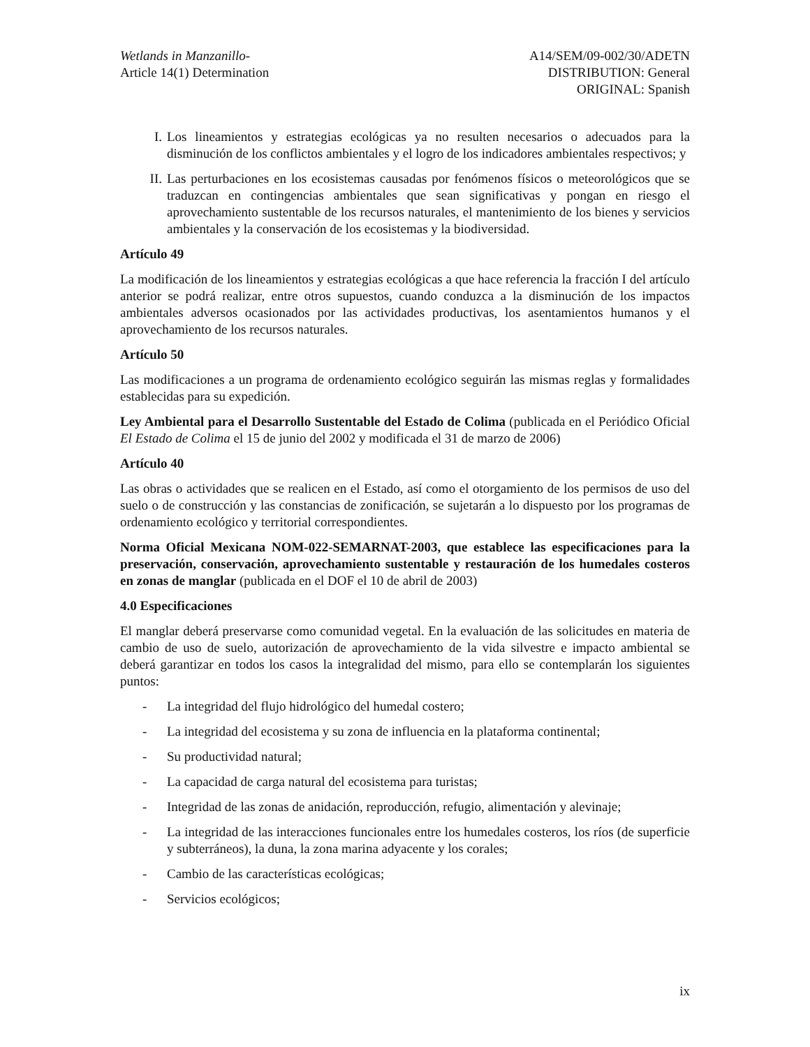Wetlands in Manzanillo-
Article 14(1) Determination
A14/SEM/09-002/30/ADETN
DISTRIBUTION: General
ORIGINAL: Spanish
I. Los lineamientos y estrategias ecológicas ya no resulten necesarios o adecuados para la disminución de los conflictos ambientales y el logro de los indicadores ambientales respectivos; y
II. Las perturbaciones en los ecosistemas causadas por fenómenos físicos o meteorológicos que se traduzcan en contingencias ambientales que sean significativas y pongan en riesgo el aprovechamiento sustentable de los recursos naturales, el mantenimiento de los bienes y servicios ambientales y la conservación de los ecosistemas y la biodiversidad.
Artículo 49
La modificación de los lineamientos y estrategias ecológicas a que hace referencia la fracción I del artículo anterior se podrá realizar, entre otros supuestos, cuando conduzca a la disminución de los impactos ambientales adversos ocasionados por las actividades productivas, los asentamientos humanos y el aprovechamiento de los recursos naturales.
Artículo 50
Las modificaciones a un programa de ordenamiento ecológico seguirán las mismas reglas y formalidades establecidas para su expedición.
Ley Ambiental para el Desarrollo Sustentable del Estado de Colima (publicada en el Periódico Oficial El Estado de Colima el 15 de junio del 2002 y modificada el 31 de marzo de 2006)
Artículo 40
Las obras o actividades que se realicen en el Estado, así como el otorgamiento de los permisos de uso del suelo o de construcción y las constancias de zonificación, se sujetarán a lo dispuesto por los programas de ordenamiento ecológico y territorial correspondientes.
Norma Oficial Mexicana NOM-022-SEMARNAT-2003, que establece las especificaciones para la preservación, conservación, aprovechamiento sustentable y restauración de los humedales costeros en zonas de manglar (publicada en el DOF el 10 de abril de 2003)
4.0 Especificaciones
El manglar deberá preservarse como comunidad vegetal. En la evaluación de las solicitudes en materia de cambio de uso de suelo, autorización de aprovechamiento de la vida silvestre e impacto ambiental se deberá garantizar en todos los casos la integralidad del mismo, para ello se contemplarán los siguientes puntos:
- La integridad del flujo hidrológico del humedal costero;
- La integridad del ecosistema y su zona de influencia en la plataforma continental;
- Su productividad natural;
- La capacidad de carga natural del ecosistema para turistas;
- Integridad de las zonas de anidación, reproducción, refugio, alimentación y alevinaje;
- La integridad de las interacciones funcionales entre los humedales costeros, los ríos (de superficie y subterráneos), la duna, la zona marina adyacente y los corales;
- Cambio de las características ecológicas;
- Servicios ecológicos;
ix